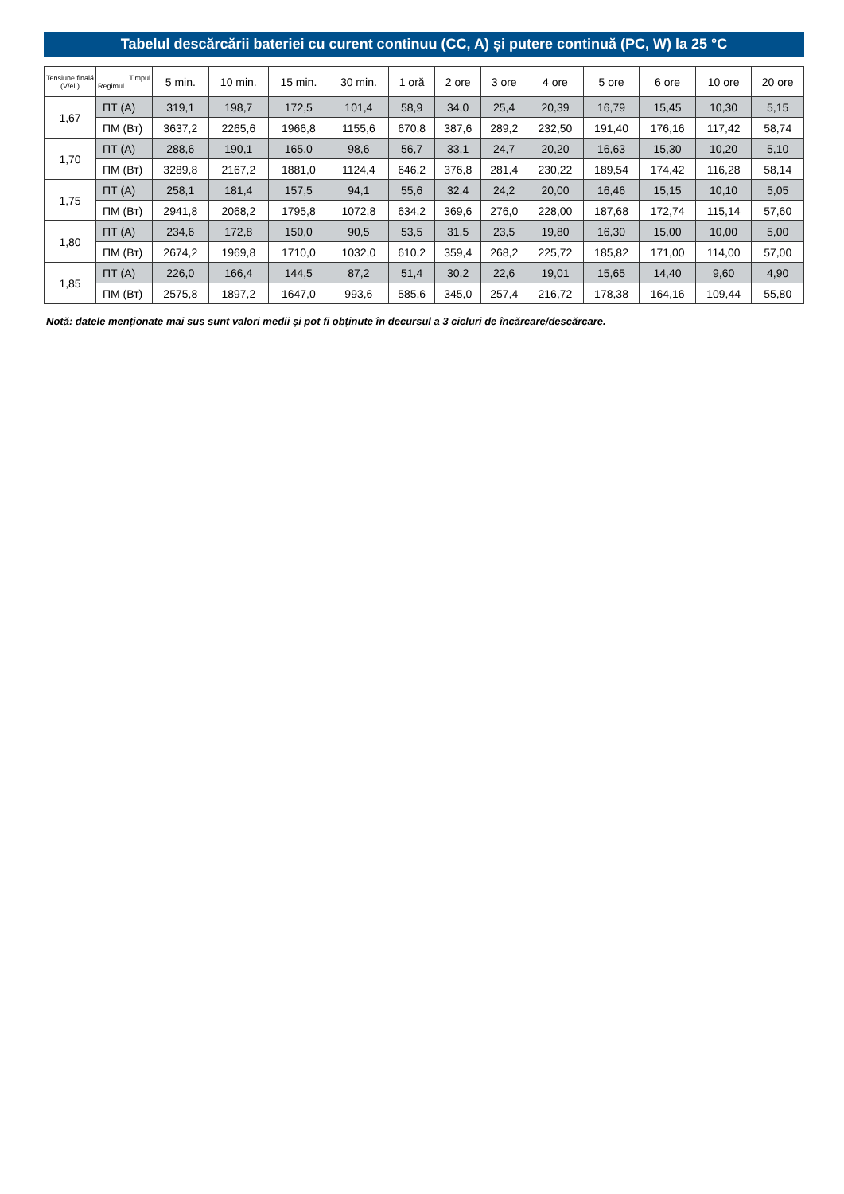Tabelul descărcării bateriei cu curent continuu (CC, A) și putere continuă (PC, W) la 25 °C
| Tensiune finală (V/el.) | Timpul Regimul | 5 min. | 10 min. | 15 min. | 30 min. | 1 oră | 2 ore | 3 ore | 4 ore | 5 ore | 6 ore | 10 ore | 20 ore |
| --- | --- | --- | --- | --- | --- | --- | --- | --- | --- | --- | --- | --- | --- |
| 1,67 | ПТ (А) | 319,1 | 198,7 | 172,5 | 101,4 | 58,9 | 34,0 | 25,4 | 20,39 | 16,79 | 15,45 | 10,30 | 5,15 |
| | ПМ (Вт) | 3637,2 | 2265,6 | 1966,8 | 1155,6 | 670,8 | 387,6 | 289,2 | 232,50 | 191,40 | 176,16 | 117,42 | 58,74 |
| 1,70 | ПТ (А) | 288,6 | 190,1 | 165,0 | 98,6 | 56,7 | 33,1 | 24,7 | 20,20 | 16,63 | 15,30 | 10,20 | 5,10 |
| | ПМ (Вт) | 3289,8 | 2167,2 | 1881,0 | 1124,4 | 646,2 | 376,8 | 281,4 | 230,22 | 189,54 | 174,42 | 116,28 | 58,14 |
| 1,75 | ПТ (А) | 258,1 | 181,4 | 157,5 | 94,1 | 55,6 | 32,4 | 24,2 | 20,00 | 16,46 | 15,15 | 10,10 | 5,05 |
| | ПМ (Вт) | 2941,8 | 2068,2 | 1795,8 | 1072,8 | 634,2 | 369,6 | 276,0 | 228,00 | 187,68 | 172,74 | 115,14 | 57,60 |
| 1,80 | ПТ (А) | 234,6 | 172,8 | 150,0 | 90,5 | 53,5 | 31,5 | 23,5 | 19,80 | 16,30 | 15,00 | 10,00 | 5,00 |
| | ПМ (Вт) | 2674,2 | 1969,8 | 1710,0 | 1032,0 | 610,2 | 359,4 | 268,2 | 225,72 | 185,82 | 171,00 | 114,00 | 57,00 |
| 1,85 | ПТ (А) | 226,0 | 166,4 | 144,5 | 87,2 | 51,4 | 30,2 | 22,6 | 19,01 | 15,65 | 14,40 | 9,60 | 4,90 |
| | ПМ (Вт) | 2575,8 | 1897,2 | 1647,0 | 993,6 | 585,6 | 345,0 | 257,4 | 216,72 | 178,38 | 164,16 | 109,44 | 55,80 |
Notă: datele menționate mai sus sunt valori medii și pot fi obținute în decursul a 3 cicluri de încărcare/descărcare.